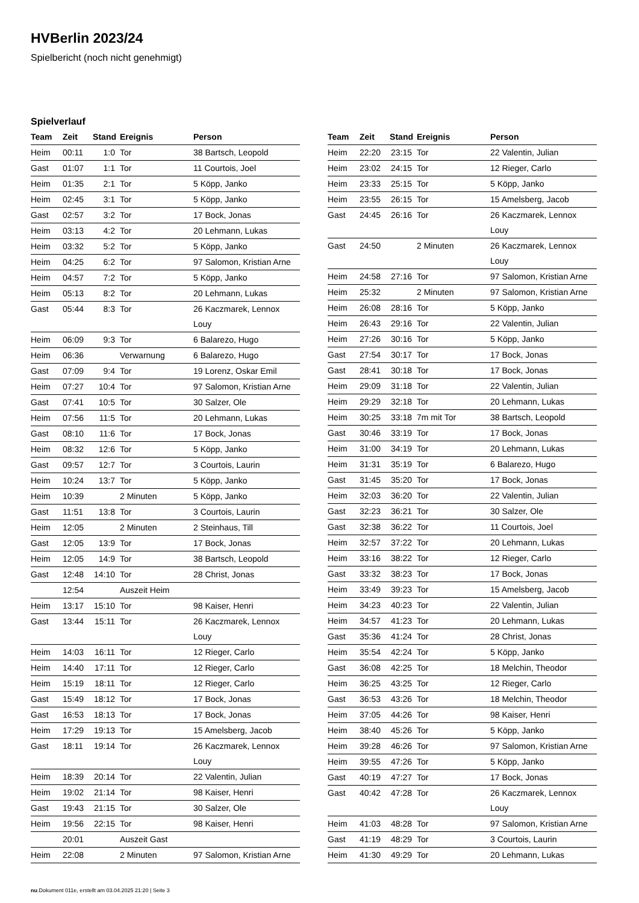HVBerlin 2023/24
Spielbericht (noch nicht genehmigt)
Spielverlauf
| Team | Zeit | Stand | Ereignis | Person |
| --- | --- | --- | --- | --- |
| Heim | 00:11 | 1:0 | Tor | 38 Bartsch, Leopold |
| Gast | 01:07 | 1:1 | Tor | 11 Courtois, Joel |
| Heim | 01:35 | 2:1 | Tor | 5 Köpp, Janko |
| Heim | 02:45 | 3:1 | Tor | 5 Köpp, Janko |
| Gast | 02:57 | 3:2 | Tor | 17 Bock, Jonas |
| Heim | 03:13 | 4:2 | Tor | 20 Lehmann, Lukas |
| Heim | 03:32 | 5:2 | Tor | 5 Köpp, Janko |
| Heim | 04:25 | 6:2 | Tor | 97 Salomon, Kristian Arne |
| Heim | 04:57 | 7:2 | Tor | 5 Köpp, Janko |
| Heim | 05:13 | 8:2 | Tor | 20 Lehmann, Lukas |
| Gast | 05:44 | 8:3 | Tor | 26 Kaczmarek, Lennox Louy |
| Heim | 06:09 | 9:3 | Tor | 6 Balarezo, Hugo |
| Heim | 06:36 | | Verwarnung | 6 Balarezo, Hugo |
| Gast | 07:09 | 9:4 | Tor | 19 Lorenz, Oskar Emil |
| Heim | 07:27 | 10:4 | Tor | 97 Salomon, Kristian Arne |
| Gast | 07:41 | 10:5 | Tor | 30 Salzer, Ole |
| Heim | 07:56 | 11:5 | Tor | 20 Lehmann, Lukas |
| Gast | 08:10 | 11:6 | Tor | 17 Bock, Jonas |
| Heim | 08:32 | 12:6 | Tor | 5 Köpp, Janko |
| Gast | 09:57 | 12:7 | Tor | 3 Courtois, Laurin |
| Heim | 10:24 | 13:7 | Tor | 5 Köpp, Janko |
| Heim | 10:39 | | 2 Minuten | 5 Köpp, Janko |
| Gast | 11:51 | 13:8 | Tor | 3 Courtois, Laurin |
| Heim | 12:05 | | 2 Minuten | 2 Steinhaus, Till |
| Gast | 12:05 | 13:9 | Tor | 17 Bock, Jonas |
| Heim | 12:05 | 14:9 | Tor | 38 Bartsch, Leopold |
| Gast | 12:48 | 14:10 | Tor | 28 Christ, Jonas |
| | 12:54 | | Auszeit Heim | |
| Heim | 13:17 | 15:10 | Tor | 98 Kaiser, Henri |
| Gast | 13:44 | 15:11 | Tor | 26 Kaczmarek, Lennox Louy |
| Heim | 14:03 | 16:11 | Tor | 12 Rieger, Carlo |
| Heim | 14:40 | 17:11 | Tor | 12 Rieger, Carlo |
| Heim | 15:19 | 18:11 | Tor | 12 Rieger, Carlo |
| Gast | 15:49 | 18:12 | Tor | 17 Bock, Jonas |
| Gast | 16:53 | 18:13 | Tor | 17 Bock, Jonas |
| Heim | 17:29 | 19:13 | Tor | 15 Amelsberg, Jacob |
| Gast | 18:11 | 19:14 | Tor | 26 Kaczmarek, Lennox Louy |
| Heim | 18:39 | 20:14 | Tor | 22 Valentin, Julian |
| Heim | 19:02 | 21:14 | Tor | 98 Kaiser, Henri |
| Gast | 19:43 | 21:15 | Tor | 30 Salzer, Ole |
| Heim | 19:56 | 22:15 | Tor | 98 Kaiser, Henri |
| | 20:01 | | Auszeit Gast | |
| Heim | 22:08 | | 2 Minuten | 97 Salomon, Kristian Arne |
| Team | Zeit | Stand | Ereignis | Person |
| --- | --- | --- | --- | --- |
| Heim | 22:20 | 23:15 | Tor | 22 Valentin, Julian |
| Heim | 23:02 | 24:15 | Tor | 12 Rieger, Carlo |
| Heim | 23:33 | 25:15 | Tor | 5 Köpp, Janko |
| Heim | 23:55 | 26:15 | Tor | 15 Amelsberg, Jacob |
| Gast | 24:45 | 26:16 | Tor | 26 Kaczmarek, Lennox Louy |
| Gast | 24:50 | | 2 Minuten | 26 Kaczmarek, Lennox Louy |
| Heim | 24:58 | 27:16 | Tor | 97 Salomon, Kristian Arne |
| Heim | 25:32 | | 2 Minuten | 97 Salomon, Kristian Arne |
| Heim | 26:08 | 28:16 | Tor | 5 Köpp, Janko |
| Heim | 26:43 | 29:16 | Tor | 22 Valentin, Julian |
| Heim | 27:26 | 30:16 | Tor | 5 Köpp, Janko |
| Gast | 27:54 | 30:17 | Tor | 17 Bock, Jonas |
| Gast | 28:41 | 30:18 | Tor | 17 Bock, Jonas |
| Heim | 29:09 | 31:18 | Tor | 22 Valentin, Julian |
| Heim | 29:29 | 32:18 | Tor | 20 Lehmann, Lukas |
| Heim | 30:25 | 33:18 | 7m mit Tor | 38 Bartsch, Leopold |
| Gast | 30:46 | 33:19 | Tor | 17 Bock, Jonas |
| Heim | 31:00 | 34:19 | Tor | 20 Lehmann, Lukas |
| Heim | 31:31 | 35:19 | Tor | 6 Balarezo, Hugo |
| Gast | 31:45 | 35:20 | Tor | 17 Bock, Jonas |
| Heim | 32:03 | 36:20 | Tor | 22 Valentin, Julian |
| Gast | 32:23 | 36:21 | Tor | 30 Salzer, Ole |
| Gast | 32:38 | 36:22 | Tor | 11 Courtois, Joel |
| Heim | 32:57 | 37:22 | Tor | 20 Lehmann, Lukas |
| Heim | 33:16 | 38:22 | Tor | 12 Rieger, Carlo |
| Gast | 33:32 | 38:23 | Tor | 17 Bock, Jonas |
| Heim | 33:49 | 39:23 | Tor | 15 Amelsberg, Jacob |
| Heim | 34:23 | 40:23 | Tor | 22 Valentin, Julian |
| Heim | 34:57 | 41:23 | Tor | 20 Lehmann, Lukas |
| Gast | 35:36 | 41:24 | Tor | 28 Christ, Jonas |
| Heim | 35:54 | 42:24 | Tor | 5 Köpp, Janko |
| Gast | 36:08 | 42:25 | Tor | 18 Melchin, Theodor |
| Heim | 36:25 | 43:25 | Tor | 12 Rieger, Carlo |
| Gast | 36:53 | 43:26 | Tor | 18 Melchin, Theodor |
| Heim | 37:05 | 44:26 | Tor | 98 Kaiser, Henri |
| Heim | 38:40 | 45:26 | Tor | 5 Köpp, Janko |
| Heim | 39:28 | 46:26 | Tor | 97 Salomon, Kristian Arne |
| Heim | 39:55 | 47:26 | Tor | 5 Köpp, Janko |
| Gast | 40:19 | 47:27 | Tor | 17 Bock, Jonas |
| Gast | 40:42 | 47:28 | Tor | 26 Kaczmarek, Lennox Louy |
| Heim | 41:03 | 48:28 | Tor | 97 Salomon, Kristian Arne |
| Gast | 41:19 | 48:29 | Tor | 3 Courtois, Laurin |
| Heim | 41:30 | 49:29 | Tor | 20 Lehmann, Lukas |
nu.Dokument 011e, erstellt am 03.04.2025 21:20 | Seite 3